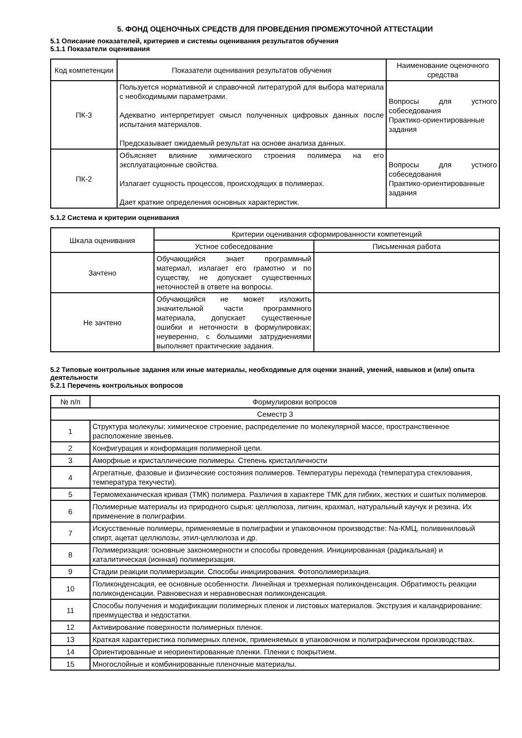5. ФОНД ОЦЕНОЧНЫХ СРЕДСТВ ДЛЯ ПРОВЕДЕНИЯ ПРОМЕЖУТОЧНОЙ АТТЕСТАЦИИ
5.1 Описание показателей, критериев и системы оценивания результатов обучения
5.1.1 Показатели оценивания
| Код компетенции | Показатели оценивания результатов обучения | Наименование оценочного средства |
| --- | --- | --- |
| ПК-3 | Пользуется нормативной и справочной литературой для выбора материала с необходимыми параметрами. Адекватно интерпретирует смысл полученных цифровых данных после испытания материалов. Предсказывает ожидаемый результат на основе анализа данных. | Вопросы для устного собеседования Практико-ориентированные задания |
| ПК-2 | Объясняет влияние химического строения полимера на его эксплуатационные свойства. Излагает сущность процессов, происходящих в полимерах. Дает краткие определения основных характеристик. | Вопросы для устного собеседования Практико-ориентированные задания |
5.1.2 Система и критерии оценивания
| Шкала оценивания | Критерии оценивания сформированности компетенций | |
| --- | --- | --- |
| | Устное собеседование | Письменная работа |
| Зачтено | Обучающийся знает программный материал, излагает его грамотно и по существу, не допускает существенных неточностей в ответе на вопросы. | |
| Не зачтено | Обучающийся не может изложить значительной части программного материала, допускает существенные ошибки и неточности в формулировках; неуверенно, с большими затруднениями выполняет практические задания. | |
5.2 Типовые контрольные задания или иные материалы, необходимые для оценки знаний, умений, навыков и (или) опыта деятельности
5.2.1 Перечень контрольных вопросов
| № п/п | Формулировки вопросов |
| --- | --- |
| Семестр 3 | |
| 1 | Структура молекулы: химическое строение, распределение по молекулярной массе, пространственное расположение звеньев. |
| 2 | Конфигурация и конформация полимерной цепи. |
| 3 | Аморфные и кристаллические полимеры. Степень кристалличности |
| 4 | Агрегатные, фазовые и физические состояния полимеров. Температуры перехода (температура стеклования, температура текучести). |
| 5 | Термомеханическая кривая (ТМК) полимера. Различия в характере ТМК для гибких, жестких и сшитых полимеров. |
| 6 | Полимерные материалы из природного сырья: целлюлоза, лигнин, крахмал, натуральный каучук и резина. Их применение в полиграфии. |
| 7 | Искусственные полимеры, применяемые в полиграфии и упаковочном производстве: Na-КМЦ, поливиниловый спирт, ацетат целлюлозы, этил-целлюлоза и др. |
| 8 | Полимеризация: основные закономерности и способы проведения. Инициированная (радикальная) и каталитическая (ионная) полимеризация. |
| 9 | Стадии реакции полимеризации. Способы инициирования. Фотополимеризация. |
| 10 | Поликонденсация, ее основные особенности. Линейная и трехмерная поликонденсация. Обратимость реакции поликонденсации. Равновесная и неравновесная поликонденсация. |
| 11 | Способы получения и модификации полимерных пленок и листовых материалов. Экструзия и каландрирование: преимущества и недостатки. |
| 12 | Активирование поверхности полимерных пленок. |
| 13 | Краткая характеристика полимерных пленок, применяемых в упаковочном и полиграфическом производствах. |
| 14 | Ориентированные и неориентированные пленки. Пленки с покрытием. |
| 15 | Многослойные и комбинированные пленочные материалы. |